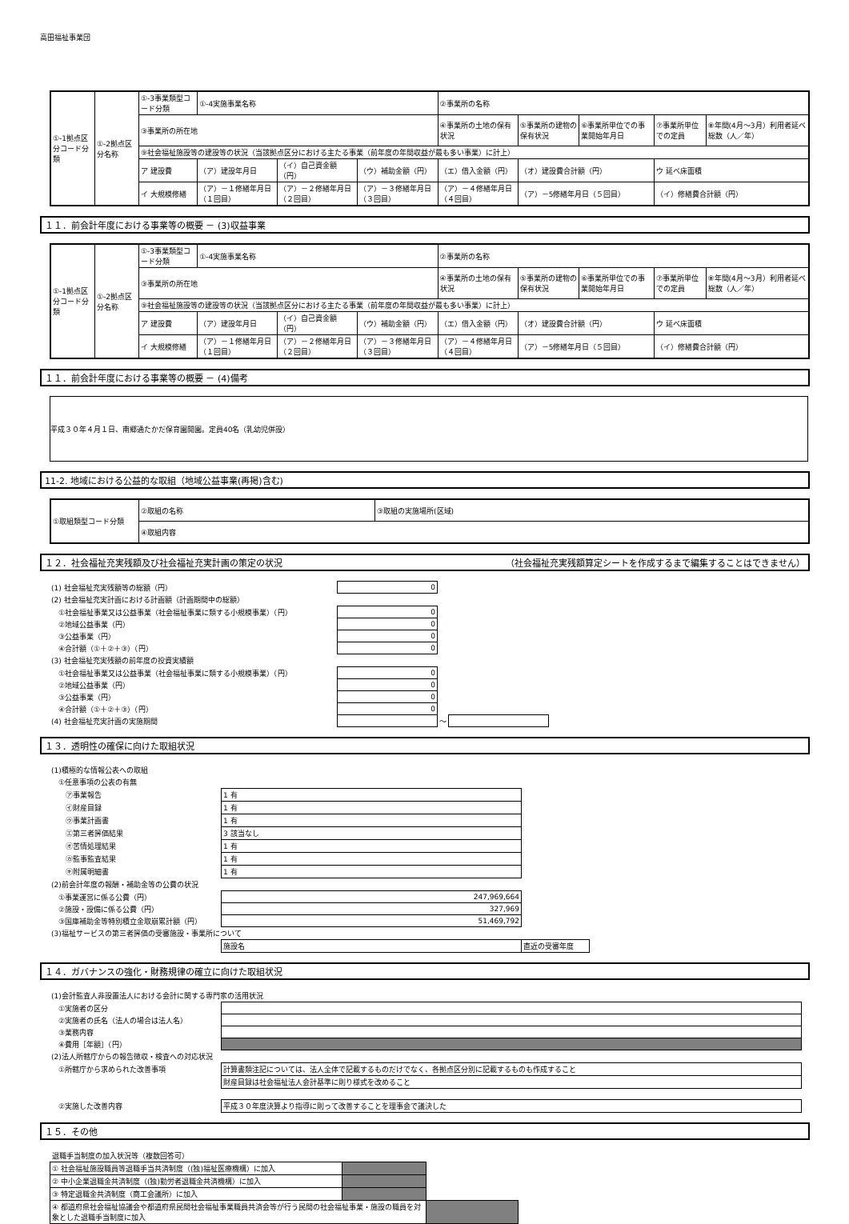高田福祉事業団
| ①-1拠点区分コード分類 | ①-2拠点区分名称 | ①-3事業類型コード分類 | ①-4実施事業名称 | | | ②事業所の名称 | | | | |
| | | ③事業所の所在地 | | | | ④事業所の土地の保有状況 | ⑤事業所の建物の保有状況 | ⑥事業所単位での事業開始年月日 | ⑦事業所単位での定員 | ⑧年間(4月～3月）利用者延べ総数（人／年） |
| | | ⑨社会福祉施設等の建設等の状況（当該拠点区分における主たる事業（前年度の年間収益が最も多い事業）に計上） | | | | | | | | |
| | | ア 建設費 | （ア）建設年月日 | （イ）自己資金額（円） | （ウ）補助金額（円） | （エ）借入金額（円） | （オ）建設費合計額（円） | | ウ 延べ床面積 | |
| | | イ 大規模修繕 | （ア）－１修繕年月日（１回目） | （ア）－２修繕年月日（２回目） | （ア）－３修繕年月日（３回目） | （ア）－４修繕年月日（４回目） | （ア）－5修繕年月日（５回目） | | （イ）修繕費合計額（円） | |
１１．前会計年度における事業等の概要 － (3)収益事業
| ①-1拠点区分コード分類 | ①-2拠点区分名称 | ①-3事業類型コード分類 | ①-4実施事業名称 | | | ②事業所の名称 | | | | |
| | | ③事業所の所在地 | | | | ④事業所の土地の保有状況 | ⑤事業所の建物の保有状況 | ⑥事業所単位での事業開始年月日 | ⑦事業所単位での定員 | ⑧年間(4月～3月）利用者延べ総数（人／年） |
| | | ⑨社会福祉施設等の建設等の状況（当該拠点区分における主たる事業（前年度の年間収益が最も多い事業）に計上） | | | | | | | | |
| | | ア 建設費 | （ア）建設年月日 | （イ）自己資金額（円） | （ウ）補助金額（円） | （エ）借入金額（円） | （オ）建設費合計額（円） | | ウ 延べ床面積 | |
| | | イ 大規模修繕 | （ア）－１修繕年月日（１回目） | （ア）－２修繕年月日（２回目） | （ア）－３修繕年月日（３回目） | （ア）－４修繕年月日（４回目） | （ア）－5修繕年月日（５回目） | | （イ）修繕費合計額（円） | |
１１．前会計年度における事業等の概要 － (4)備考
平成３０年４月１日、南郷通たかだ保育園開園。定員40名（乳幼児併設）
11-2. 地域における公益的な取組（地域公益事業(再掲)含む)
| ①取組類型コード分類 | ②取組の名称 | ③取組の実施場所(区域) |
| | ④取組内容 | |
１２．社会福祉充実残額及び社会福祉充実計画の策定の状況 （社会福祉充実残額算定シートを作成するまで編集することはできません）
| (1) 社会福祉充実残額等の総額（円） | 0 | | |
| (2) 社会福祉充実計画における計画額（計画期間中の総額） | | | |
| ①社会福祉事業又は公益事業（社会福祉事業に類する小規模事業）（円） | 0 | | |
| ②地域公益事業（円） | 0 | | |
| ③公益事業（円） | 0 | | |
| ④合計額（①＋②＋③）（円） | 0 | | |
| (3) 社会福祉充実残額の前年度の投資実績額 | | | |
| ①社会福祉事業又は公益事業（社会福祉事業に類する小規模事業）（円） | 0 | | |
| ②地域公益事業（円） | 0 | | |
| ③公益事業（円） | 0 | | |
| ④合計額（①＋②＋③）（円） | 0 | | |
| (4) 社会福祉充実計画の実施期間 | | ～ | |
１３．透明性の確保に向けた取組状況
| (1)積極的な情報公表への取組 | | |
| ①任意事項の公表の有無 | | |
| ㋐事業報告 | 1 有 | |
| ㋑財産目録 | 1 有 | |
| ㋒事業計画書 | 1 有 | |
| ㋓第三者評価結果 | 3 該当なし | |
| ㋔苦情処理結果 | 1 有 | |
| ㋕監事監査結果 | 1 有 | |
| ㋖附属明細書 | 1 有 | |
| (2)前会計年度の報酬・補助金等の公費の状況 | | |
| ①事業運営に係る公費（円） | 247,969,664 | |
| ②施設・設備に係る公費（円） | 327,969 | |
| ③国庫補助金等特別積立金取崩累計額（円） | 51,469,792 | |
| (3)福祉サービスの第三者評価の受審施設・事業所について | | |
| | 施設名 | 直近の受審年度 |
１４．ガバナンスの強化・財務規律の確立に向けた取組状況
| (1)会計監査人非設置法人における会計に関する専門家の活用状況 | |
| ①実施者の区分 | |
| ②実施者の氏名（法人の場合は法人名） | |
| ③業務内容 | |
| ④費用［年額］（円） | |
| (2)法人所轄庁からの報告徴収・検査への対応状況 | |
| ①所轄庁から求められた改善事項 | 計算書類注記については、法人全体で記載するものだけでなく、各拠点区分別に記載するものも作成すること |
| | 財産目録は社会福祉法人会計基準に則り様式を改めること |
| ②実施した改善内容 | 平成３０年度決算より指導に則って改善することを理事会で議決した |
１５．その他
| 退職手当制度の加入状況等（複数回答可） | | |
| ① 社会福祉施設職員等退職手当共済制度（(独)福祉医療機構）に加入 | | |
| ② 中小企業退職金共済制度（(独)勤労者退職金共済機構）に加入 | | |
| ③ 特定退職金共済制度（商工会議所）に加入 | | |
| ④ 都道府県社会福祉協議会や都道府県民間社会福祉事業職員共済会等が行う民間の社会福祉事業・施設の職員を対象とした退職手当制度に加入 | | |